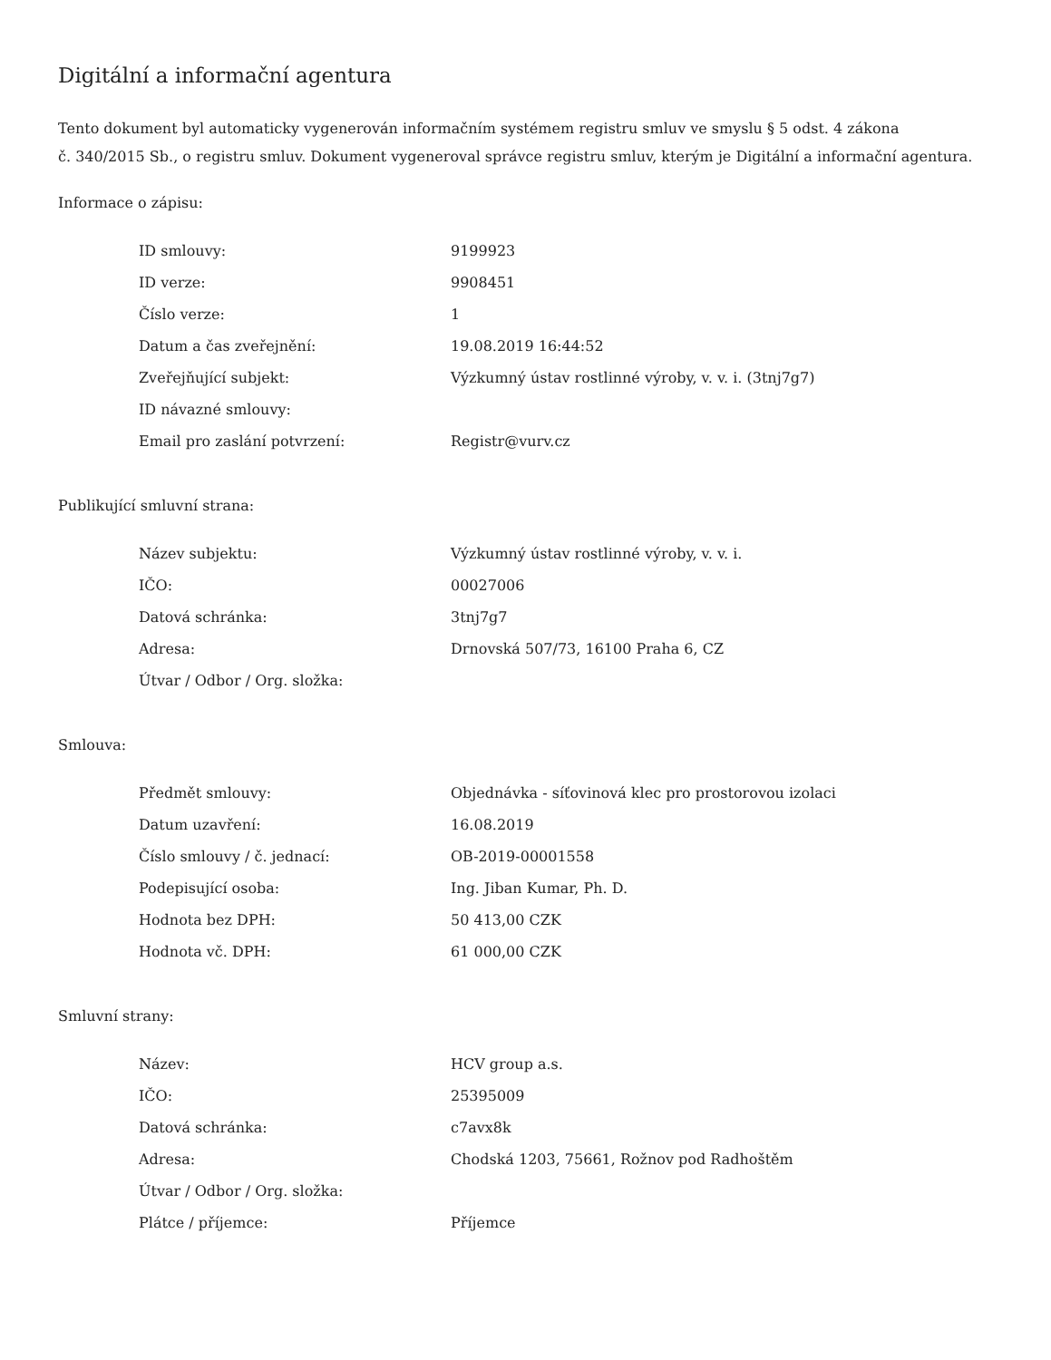Digitální a informační agentura
Tento dokument byl automaticky vygenerován informačním systémem registru smluv ve smyslu § 5 odst. 4 zákona
č. 340/2015 Sb., o registru smluv. Dokument vygeneroval správce registru smluv, kterým je Digitální a informační agentura.
Informace o zápisu:
| ID smlouvy: | 9199923 |
| ID verze: | 9908451 |
| Číslo verze: | 1 |
| Datum a čas zveřejnění: | 19.08.2019 16:44:52 |
| Zveřejňující subjekt: | Výzkumný ústav rostlinné výroby, v. v. i. (3tnj7g7) |
| ID návazné smlouvy: | |
| Email pro zaslání potvrzení: | Registr@vurv.cz |
Publikující smluvní strana:
| Název subjektu: | Výzkumný ústav rostlinné výroby, v. v. i. |
| IČO: | 00027006 |
| Datová schránka: | 3tnj7g7 |
| Adresa: | Drnovská 507/73, 16100 Praha 6, CZ |
| Útvar / Odbor / Org. složka: | |
Smlouva:
| Předmět smlouvy: | Objednávka - síťovinová klec pro prostorovou izolaci |
| Datum uzavření: | 16.08.2019 |
| Číslo smlouvy / č. jednací: | OB-2019-00001558 |
| Podepisující osoba: | Ing. Jiban Kumar, Ph. D. |
| Hodnota bez DPH: | 50 413,00 CZK |
| Hodnota vč. DPH: | 61 000,00 CZK |
Smluvní strany:
| Název: | HCV group a.s. |
| IČO: | 25395009 |
| Datová schránka: | c7avx8k |
| Adresa: | Chodská 1203, 75661, Rožnov pod Radhoštěm |
| Útvar / Odbor / Org. složka: | |
| Plátce / příjemce: | Příjemce |